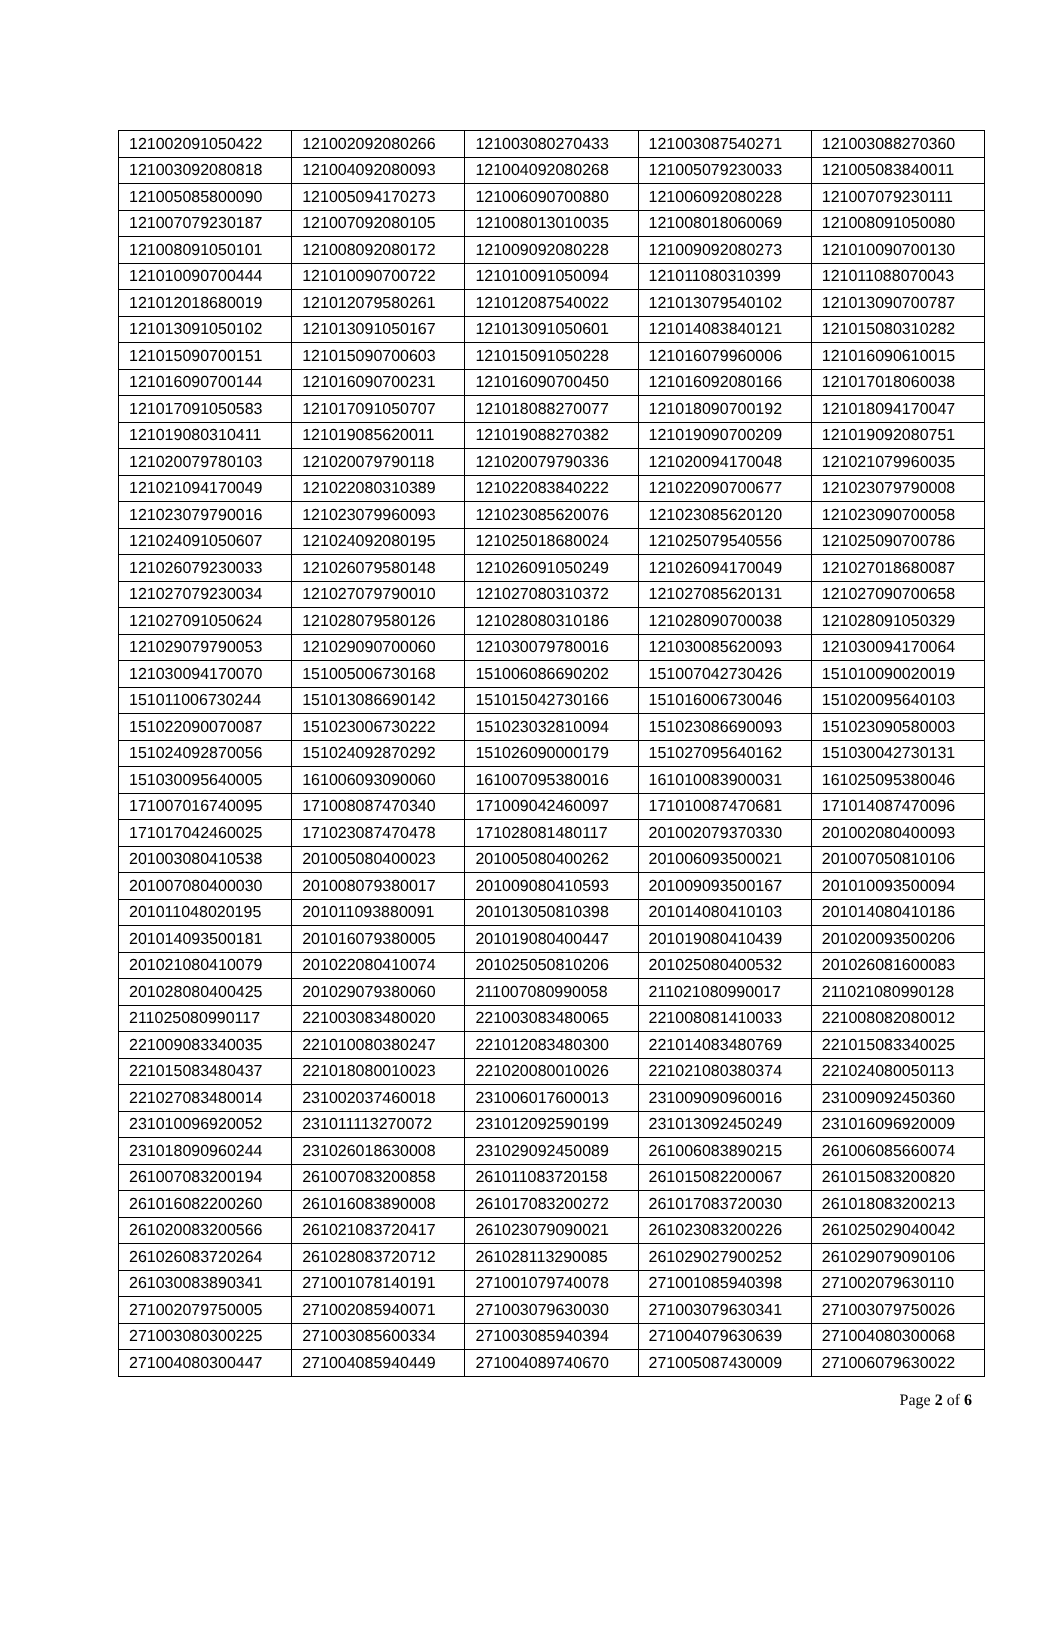| 121002091050422 | 121002092080266 | 121003080270433 | 121003087540271 | 121003088270360 |
| 121003092080818 | 121004092080093 | 121004092080268 | 121005079230033 | 121005083840011 |
| 121005085800090 | 121005094170273 | 121006090700880 | 121006092080228 | 121007079230111 |
| 121007079230187 | 121007092080105 | 121008013010035 | 121008018060069 | 121008091050080 |
| 121008091050101 | 121008092080172 | 121009092080228 | 121009092080273 | 121010090700130 |
| 121010090700444 | 121010090700722 | 121010091050094 | 121011080310399 | 121011088070043 |
| 121012018680019 | 121012079580261 | 121012087540022 | 121013079540102 | 121013090700787 |
| 121013091050102 | 121013091050167 | 121013091050601 | 121014083840121 | 121015080310282 |
| 121015090700151 | 121015090700603 | 121015091050228 | 121016079960006 | 121016090610015 |
| 121016090700144 | 121016090700231 | 121016090700450 | 121016092080166 | 121017018060038 |
| 121017091050583 | 121017091050707 | 121018088270077 | 121018090700192 | 121018094170047 |
| 121019080310411 | 121019085620011 | 121019088270382 | 121019090700209 | 121019092080751 |
| 121020079780103 | 121020079790118 | 121020079790336 | 121020094170048 | 121021079960035 |
| 121021094170049 | 121022080310389 | 121022083840222 | 121022090700677 | 121023079790008 |
| 121023079790016 | 121023079960093 | 121023085620076 | 121023085620120 | 121023090700058 |
| 121024091050607 | 121024092080195 | 121025018680024 | 121025079540556 | 121025090700786 |
| 121026079230033 | 121026079580148 | 121026091050249 | 121026094170049 | 121027018680087 |
| 121027079230034 | 121027079790010 | 121027080310372 | 121027085620131 | 121027090700658 |
| 121027091050624 | 121028079580126 | 121028080310186 | 121028090700038 | 121028091050329 |
| 121029079790053 | 121029090700060 | 121030079780016 | 121030085620093 | 121030094170064 |
| 121030094170070 | 151005006730168 | 151006086690202 | 151007042730426 | 151010090020019 |
| 151011006730244 | 151013086690142 | 151015042730166 | 151016006730046 | 151020095640103 |
| 151022090070087 | 151023006730222 | 151023032810094 | 151023086690093 | 151023090580003 |
| 151024092870056 | 151024092870292 | 151026090000179 | 151027095640162 | 151030042730131 |
| 151030095640005 | 161006093090060 | 161007095380016 | 161010083900031 | 161025095380046 |
| 171007016740095 | 171008087470340 | 171009042460097 | 171010087470681 | 171014087470096 |
| 171017042460025 | 171023087470478 | 171028081480117 | 201002079370330 | 201002080400093 |
| 201003080410538 | 201005080400023 | 201005080400262 | 201006093500021 | 201007050810106 |
| 201007080400030 | 201008079380017 | 201009080410593 | 201009093500167 | 201010093500094 |
| 201011048020195 | 201011093880091 | 201013050810398 | 201014080410103 | 201014080410186 |
| 201014093500181 | 201016079380005 | 201019080400447 | 201019080410439 | 201020093500206 |
| 201021080410079 | 201022080410074 | 201025050810206 | 201025080400532 | 201026081600083 |
| 201028080400425 | 201029079380060 | 211007080990058 | 211021080990017 | 211021080990128 |
| 211025080990117 | 221003083480020 | 221003083480065 | 221008081410033 | 221008082080012 |
| 221009083340035 | 221010080380247 | 221012083480300 | 221014083480769 | 221015083340025 |
| 221015083480437 | 221018080010023 | 221020080010026 | 221021080380374 | 221024080050113 |
| 221027083480014 | 231002037460018 | 231006017600013 | 231009090960016 | 231009092450360 |
| 231010096920052 | 231011113270072 | 231012092590199 | 231013092450249 | 231016096920009 |
| 231018090960244 | 231026018630008 | 231029092450089 | 261006083890215 | 261006085660074 |
| 261007083200194 | 261007083200858 | 261011083720158 | 261015082200067 | 261015083200820 |
| 261016082200260 | 261016083890008 | 261017083200272 | 261017083720030 | 261018083200213 |
| 261020083200566 | 261021083720417 | 261023079090021 | 261023083200226 | 261025029040042 |
| 261026083720264 | 261028083720712 | 261028113290085 | 261029027900252 | 261029079090106 |
| 261030083890341 | 271001078140191 | 271001079740078 | 271001085940398 | 271002079630110 |
| 271002079750005 | 271002085940071 | 271003079630030 | 271003079630341 | 271003079750026 |
| 271003080300225 | 271003085600334 | 271003085940394 | 271004079630639 | 271004080300068 |
| 271004080300447 | 271004085940449 | 271004089740670 | 271005087430009 | 271006079630022 |
Page 2 of 6